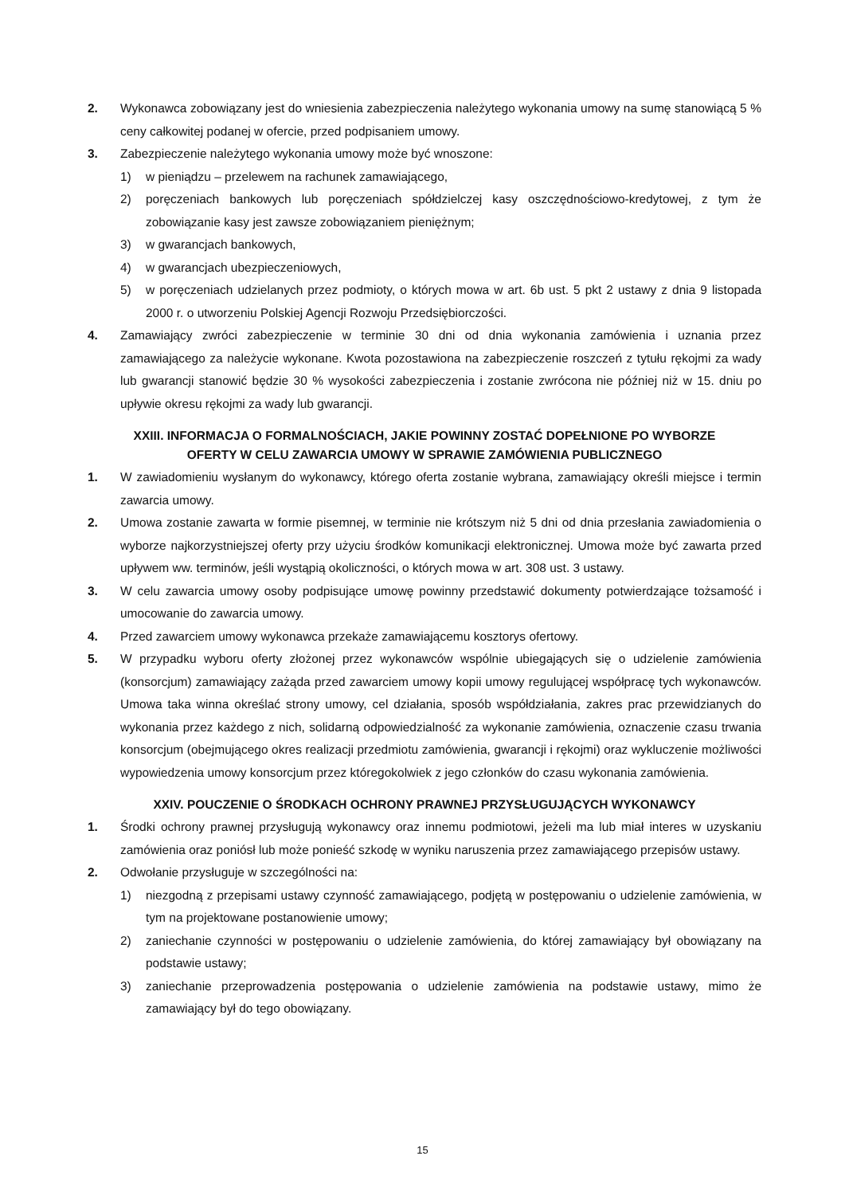2. Wykonawca zobowiązany jest do wniesienia zabezpieczenia należytego wykonania umowy na sumę stanowiącą 5 % ceny całkowitej podanej w ofercie, przed podpisaniem umowy.
3. Zabezpieczenie należytego wykonania umowy może być wnoszone:
1) w pieniądzu – przelewem na rachunek zamawiającego,
2) poręczeniach bankowych lub poręczeniach spółdzielczej kasy oszczędnościowo-kredytowej, z tym że zobowiązanie kasy jest zawsze zobowiązaniem pieniężnym;
3) w gwarancjach bankowych,
4) w gwarancjach ubezpieczeniowych,
5) w poręczeniach udzielanych przez podmioty, o których mowa w art. 6b ust. 5 pkt 2 ustawy z dnia 9 listopada 2000 r. o utworzeniu Polskiej Agencji Rozwoju Przedsiębiorczości.
4. Zamawiający zwróci zabezpieczenie w terminie 30 dni od dnia wykonania zamówienia i uznania przez zamawiającego za należycie wykonane. Kwota pozostawiona na zabezpieczenie roszczeń z tytułu rękojmi za wady lub gwarancji stanowić będzie 30 % wysokości zabezpieczenia i zostanie zwrócona nie później niż w 15. dniu po upływie okresu rękojmi za wady lub gwarancji.
XXIII. INFORMACJA O FORMALNOŚCIACH, JAKIE POWINNY ZOSTAĆ DOPEŁNIONE PO WYBORZE
OFERTY W CELU ZAWARCIA UMOWY W SPRAWIE ZAMÓWIENIA PUBLICZNEGO
1. W zawiadomieniu wysłanym do wykonawcy, którego oferta zostanie wybrana, zamawiający określi miejsce i termin zawarcia umowy.
2. Umowa zostanie zawarta w formie pisemnej, w terminie nie krótszym niż 5 dni od dnia przesłania zawiadomienia o wyborze najkorzystniejszej oferty przy użyciu środków komunikacji elektronicznej. Umowa może być zawarta przed upływem ww. terminów, jeśli wystąpią okoliczności, o których mowa w art. 308 ust. 3 ustawy.
3. W celu zawarcia umowy osoby podpisujące umowę powinny przedstawić dokumenty potwierdzające tożsamość i umocowanie do zawarcia umowy.
4. Przed zawarciem umowy wykonawca przekaże zamawiającemu kosztorys ofertowy.
5. W przypadku wyboru oferty złożonej przez wykonawców wspólnie ubiegających się o udzielenie zamówienia (konsorcjum) zamawiający zażąda przed zawarciem umowy kopii umowy regulującej współpracę tych wykonawców. Umowa taka winna określać strony umowy, cel działania, sposób współdziałania, zakres prac przewidzianych do wykonania przez każdego z nich, solidarną odpowiedzialność za wykonanie zamówienia, oznaczenie czasu trwania konsorcjum (obejmującego okres realizacji przedmiotu zamówienia, gwarancji i rękojmi) oraz wykluczenie możliwości wypowiedzenia umowy konsorcjum przez któregokolwiek z jego członków do czasu wykonania zamówienia.
XXIV. POUCZENIE O ŚRODKACH OCHRONY PRAWNEJ PRZYSŁUGUJĄCYCH WYKONAWCY
1. Środki ochrony prawnej przysługują wykonawcy oraz innemu podmiotowi, jeżeli ma lub miał interes w uzyskaniu zamówienia oraz poniósł lub może ponieść szkodę w wyniku naruszenia przez zamawiającego przepisów ustawy.
2. Odwołanie przysługuje w szczególności na:
1) niezgodną z przepisami ustawy czynność zamawiającego, podjętą w postępowaniu o udzielenie zamówienia, w tym na projektowane postanowienie umowy;
2) zaniechanie czynności w postępowaniu o udzielenie zamówienia, do której zamawiający był obowiązany na podstawie ustawy;
3) zaniechanie przeprowadzenia postępowania o udzielenie zamówienia na podstawie ustawy, mimo że zamawiający był do tego obowiązany.
15